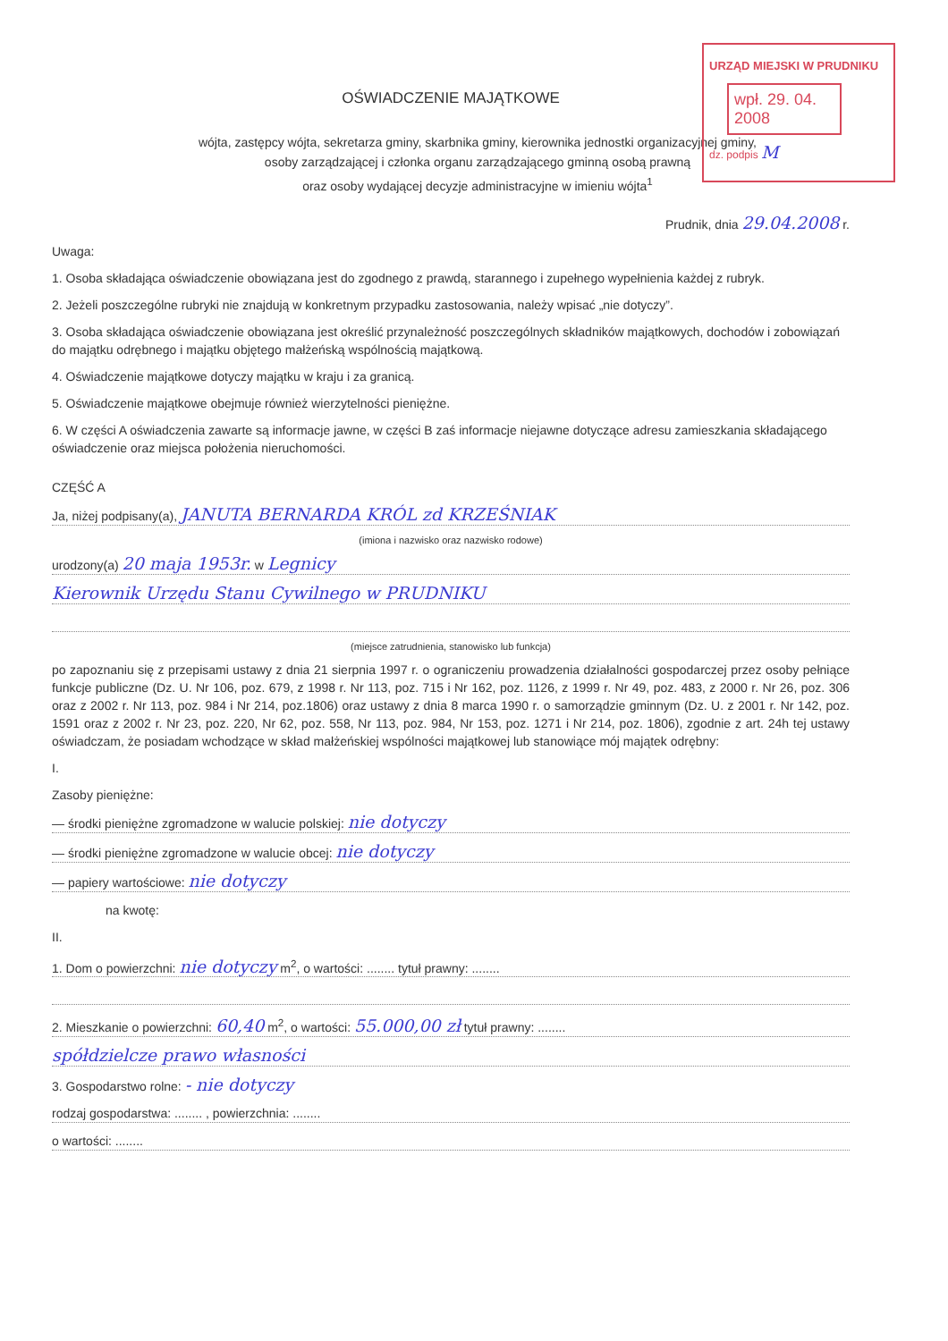URZĄD MIEJSKI W PRUDNIKU
wpł. 29. 04. 2008
dz. podpis M
OŚWIADCZENIE MAJĄTKOWE
wójta, zastępcy wójta, sekretarza gminy, skarbnika gminy, kierownika jednostki organizacyjnej gminy,
osoby zarządzającej i członka organu zarządzającego gminną osobą prawną
oraz osoby wydającej decyzje administracyjne w imieniu wójta<sup>1</sup>
Prudnik, dnia 29.04.2008 r.
Uwaga:
1. Osoba składająca oświadczenie obowiązana jest do zgodnego z prawdą, starannego i zupełnego wypełnienia każdej z rubryk.
2. Jeżeli poszczególne rubryki nie znajdują w konkretnym przypadku zastosowania, należy wpisać „nie dotyczy”.
3. Osoba składająca oświadczenie obowiązana jest określić przynależność poszczególnych składników majątkowych, dochodów i zobowiązań do majątku odrębnego i majątku objętego małżeńską wspólnością majątkową.
4. Oświadczenie majątkowe dotyczy majątku w kraju i za granicą.
5. Oświadczenie majątkowe obejmuje również wierzytelności pieniężne.
6. W części A oświadczenia zawarte są informacje jawne, w części B zaś informacje niejawne dotyczące adresu zamieszkania składającego oświadczenie oraz miejsca położenia nieruchomości.
CZĘŚĆ A
Ja, niżej podpisany(a), JANUTA BERNARDA KRÓL zd KRZEŚNIAK
(imiona i nazwisko oraz nazwisko rodowe)
urodzony(a) 20 maja 1953r. w Legnicy
Kierownik Urzędu Stanu Cywilnego w PRUDNIKU
(miejsce zatrudnienia, stanowisko lub funkcja)
po zapoznaniu się z przepisami ustawy z dnia 21 sierpnia 1997 r. o ograniczeniu prowadzenia działalności gospodarczej przez osoby pełniące funkcje publiczne (Dz. U. Nr 106, poz. 679, z 1998 r. Nr 113, poz. 715 i Nr 162, poz. 1126, z 1999 r. Nr 49, poz. 483, z 2000 r. Nr 26, poz. 306 oraz z 2002 r. Nr 113, poz. 984 i Nr 214, poz.1806) oraz ustawy z dnia 8 marca 1990 r. o samorządzie gminnym (Dz. U. z 2001 r. Nr 142, poz. 1591 oraz z 2002 r. Nr 23, poz. 220, Nr 62, poz. 558, Nr 113, poz. 984, Nr 153, poz. 1271 i Nr 214, poz. 1806), zgodnie z art. 24h tej ustawy oświadczam, że posiadam wchodzące w skład małżeńskiej wspólności majątkowej lub stanowiące mój majątek odrębny:
I.
Zasoby pieniężne:
— środki pieniężne zgromadzone w walucie polskiej: nie dotyczy
— środki pieniężne zgromadzone w walucie obcej: nie dotyczy
— papiery wartościowe: nie dotyczy
na kwotę:
II.
1. Dom o powierzchni: nie dotyczy m<sup>2</sup>, o wartości: ........ tytuł prawny: ........
2. Mieszkanie o powierzchni: 60,40 m<sup>2</sup>, o wartości: 55.000,00 zł tytuł prawny: ........
spółdzielcze prawo własności
3. Gospodarstwo rolne: - nie dotyczy
rodzaj gospodarstwa: ........ , powierzchnia: ........
o wartości: ........